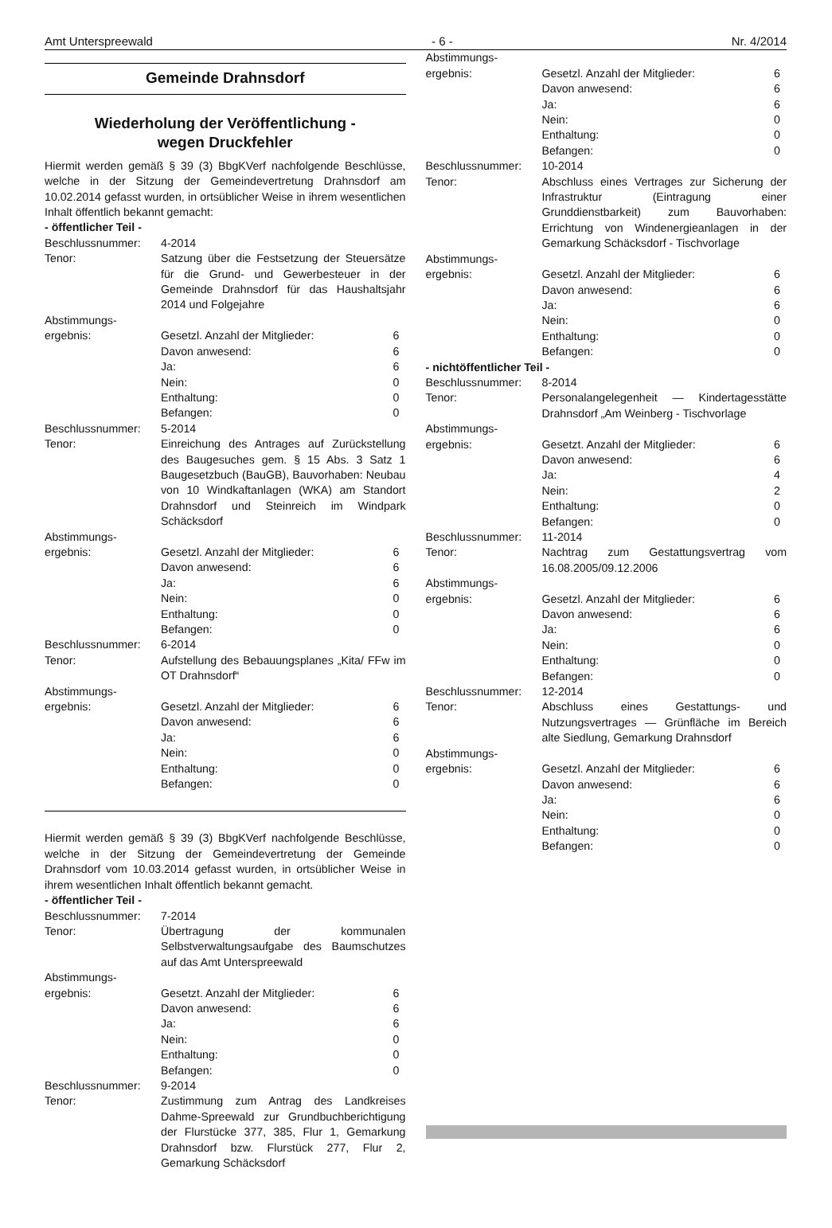Amt Unterspreewald - 6 - Nr. 4/2014
Gemeinde Drahnsdorf
Wiederholung der Veröffentlichung -
wegen Druckfehler
Hiermit werden gemäß § 39 (3) BbgKVerf nachfolgende Beschlüsse, welche in der Sitzung der Gemeindevertretung Drahnsdorf am 10.02.2014 gefasst wurden, in ortsüblicher Weise in ihrem wesentlichen Inhalt öffentlich bekannt gemacht:
- öffentlicher Teil -
| Beschlussnummer: | 4-2014 | |
| Tenor: | Satzung über die Festsetzung der Steuersätze für die Grund- und Gewerbesteuer in der Gemeinde Drahnsdorf für das Haushaltsjahr 2014 und Folgejahre | |
| Abstimmungs- ergebnis: | Gesetzl. Anzahl der Mitglieder: | 6 |
| | Davon anwesend: | 6 |
| | Ja: | 6 |
| | Nein: | 0 |
| | Enthaltung: | 0 |
| | Befangen: | 0 |
| Beschlussnummer: | 5-2014 | |
| Tenor: | Einreichung des Antrages auf Zurückstellung des Baugesuches gem. § 15 Abs. 3 Satz 1 Baugesetzbuch (BauGB), Bauvorhaben: Neubau von 10 Windkaftanlagen (WKA) am Standort Drahnsdorf und Steinreich im Windpark Schäcksdorf | |
| Abstimmungs- ergebnis: | Gesetzl. Anzahl der Mitglieder: | 6 |
| | Davon anwesend: | 6 |
| | Ja: | 6 |
| | Nein: | 0 |
| | Enthaltung: | 0 |
| | Befangen: | 0 |
| Beschlussnummer: | 6-2014 | |
| Tenor: | Aufstellung des Bebauungsplanes „Kita/ FFw im OT Drahnsdorf“ | |
| Abstimmungs- ergebnis: | Gesetzl. Anzahl der Mitglieder: | 6 |
| | Davon anwesend: | 6 |
| | Ja: | 6 |
| | Nein: | 0 |
| | Enthaltung: | 0 |
| | Befangen: | 0 |
Hiermit werden gemäß § 39 (3) BbgKVerf nachfolgende Beschlüsse, welche in der Sitzung der Gemeindevertretung der Gemeinde Drahnsdorf vom 10.03.2014 gefasst wurden, in ortsüblicher Weise in ihrem wesentlichen Inhalt öffentlich bekannt gemacht.
- öffentlicher Teil -
| Beschlussnummer: | 7-2014 | |
| Tenor: | Übertragung der kommunalen Selbstverwaltungsaufgabe des Baumschutzes auf das Amt Unterspreewald | |
| Abstimmungs- ergebnis: | Gesetzt. Anzahl der Mitglieder: | 6 |
| | Davon anwesend: | 6 |
| | Ja: | 6 |
| | Nein: | 0 |
| | Enthaltung: | 0 |
| | Befangen: | 0 |
| Beschlussnummer: | 9-2014 | |
| Tenor: | Zustimmung zum Antrag des Landkreises Dahme-Spreewald zur Grundbuchberichtigung der Flurstücke 377, 385, Flur 1, Gemarkung Drahnsdorf bzw. Flurstück 277, Flur 2, Gemarkung Schäcksdorf | |
| Abstimmungs- ergebnis: | Gesetzl. Anzahl der Mitglieder: | 6 |
| | Davon anwesend: | 6 |
| | Ja: | 6 |
| | Nein: | 0 |
| | Enthaltung: | 0 |
| | Befangen: | 0 |
| Beschlussnummer: | 10-2014 | |
| Tenor: | Abschluss eines Vertrages zur Sicherung der Infrastruktur (Eintragung einer Grunddienstbarkeit) zum Bauvorhaben: Errichtung von Windenergieanlagen in der Gemarkung Schäcksdorf - Tischvorlage | |
| Abstimmungs- ergebnis: | Gesetzl. Anzahl der Mitglieder: | 6 |
| | Davon anwesend: | 6 |
| | Ja: | 6 |
| | Nein: | 0 |
| | Enthaltung: | 0 |
| | Befangen: | 0 |
| - nichtöffentlicher Teil - | | |
| Beschlussnummer: | 8-2014 | |
| Tenor: | Personalangelegenheit — Kindertagesstätte Drahnsdorf „Am Weinberg - Tischvorlage | |
| Abstimmungs- ergebnis: | Gesetzt. Anzahl der Mitglieder: | 6 |
| | Davon anwesend: | 6 |
| | Ja: | 4 |
| | Nein: | 2 |
| | Enthaltung: | 0 |
| | Befangen: | 0 |
| Beschlussnummer: | 11-2014 | |
| Tenor: | Nachtrag zum Gestattungsvertrag vom 16.08.2005/09.12.2006 | |
| Abstimmungs- ergebnis: | Gesetzl. Anzahl der Mitglieder: | 6 |
| | Davon anwesend: | 6 |
| | Ja: | 6 |
| | Nein: | 0 |
| | Enthaltung: | 0 |
| | Befangen: | 0 |
| Beschlussnummer: | 12-2014 | |
| Tenor: | Abschluss eines Gestattungs- und Nutzungsvertrages — Grünfläche im Bereich alte Siedlung, Gemarkung Drahnsdorf | |
| Abstimmungs- ergebnis: | Gesetzl. Anzahl der Mitglieder: | 6 |
| | Davon anwesend: | 6 |
| | Ja: | 6 |
| | Nein: | 0 |
| | Enthaltung: | 0 |
| | Befangen: | 0 |